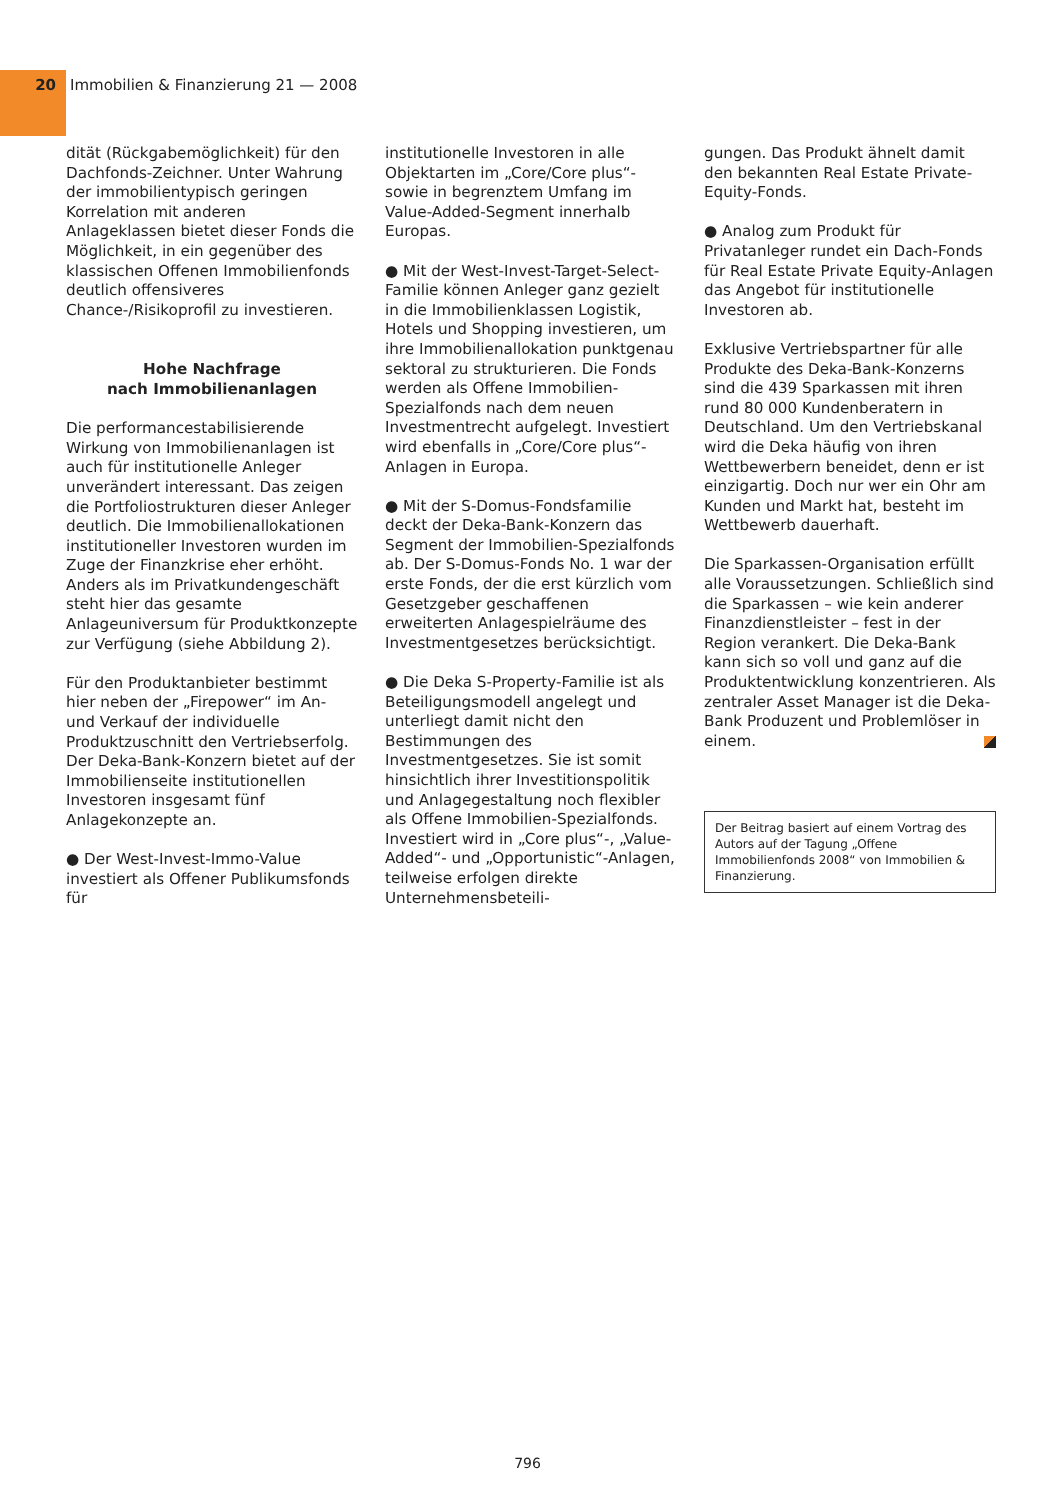20 Immobilien & Finanzierung 21 — 2008
dität (Rückgabemöglichkeit) für den Dachfonds-Zeichner. Unter Wahrung der immobilientypisch geringen Korrelation mit anderen Anlageklassen bietet dieser Fonds die Möglichkeit, in ein gegenüber des klassischen Offenen Immobilienfonds deutlich offensiveres Chance-/Risikoprofil zu investieren.
Hohe Nachfrage
nach Immobilienanlagen
Die performancestabilisierende Wirkung von Immobilienanlagen ist auch für institutionelle Anleger unverändert interessant. Das zeigen die Portfoliostrukturen dieser Anleger deutlich. Die Immobilienallokationen institutioneller Investoren wurden im Zuge der Finanzkrise eher erhöht. Anders als im Privatkundengeschäft steht hier das gesamte Anlageuniversum für Produktkonzepte zur Verfügung (siehe Abbildung 2).
Für den Produktanbieter bestimmt hier neben der „Firepower“ im An- und Verkauf der individuelle Produktzuschnitt den Vertriebserfolg. Der Deka-Bank-Konzern bietet auf der Immobilienseite institutionellen Investoren insgesamt fünf Anlagekonzepte an.
● Der West-Invest-Immo-Value investiert als Offener Publikumsfonds für
institutionelle Investoren in alle Objektarten im „Core/Core plus“- sowie in begrenztem Umfang im Value-Added-Segment innerhalb Europas.
● Mit der West-Invest-Target-Select-Familie können Anleger ganz gezielt in die Immobilienklassen Logistik, Hotels und Shopping investieren, um ihre Immobilienallokation punktgenau sektoral zu strukturieren. Die Fonds werden als Offene Immobilien-Spezialfonds nach dem neuen Investmentrecht aufgelegt. Investiert wird ebenfalls in „Core/Core plus“-Anlagen in Europa.
● Mit der S-Domus-Fondsfamilie deckt der Deka-Bank-Konzern das Segment der Immobilien-Spezialfonds ab. Der S-Domus-Fonds No. 1 war der erste Fonds, der die erst kürzlich vom Gesetzgeber geschaffenen erweiterten Anlagespielräume des Investmentgesetzes berücksichtigt.
● Die Deka S-Property-Familie ist als Beteiligungsmodell angelegt und unterliegt damit nicht den Bestimmungen des Investmentgesetzes. Sie ist somit hinsichtlich ihrer Investitionspolitik und Anlagegestaltung noch flexibler als Offene Immobilien-Spezialfonds. Investiert wird in „Core plus“-, „Value-Added“- und „Opportunistic“-Anlagen, teilweise erfolgen direkte Unternehmensbeteili-
gungen. Das Produkt ähnelt damit den bekannten Real Estate Private-Equity-Fonds.
● Analog zum Produkt für Privatanleger rundet ein Dach-Fonds für Real Estate Private Equity-Anlagen das Angebot für institutionelle Investoren ab.
Exklusive Vertriebspartner für alle Produkte des Deka-Bank-Konzerns sind die 439 Sparkassen mit ihren rund 80 000 Kundenberatern in Deutschland. Um den Vertriebskanal wird die Deka häufig von ihren Wettbewerbern beneidet, denn er ist einzigartig. Doch nur wer ein Ohr am Kunden und Markt hat, besteht im Wettbewerb dauerhaft.
Die Sparkassen-Organisation erfüllt alle Voraussetzungen. Schließlich sind die Sparkassen – wie kein anderer Finanzdienstleister – fest in der Region verankert. Die Deka-Bank kann sich so voll und ganz auf die Produktentwicklung konzentrieren. Als zentraler Asset Manager ist die Deka-Bank Produzent und Problemlöser in einem.
Der Beitrag basiert auf einem Vortrag des Autors auf der Tagung „Offene Immobilienfonds 2008“ von Immobilien & Finanzierung.
796